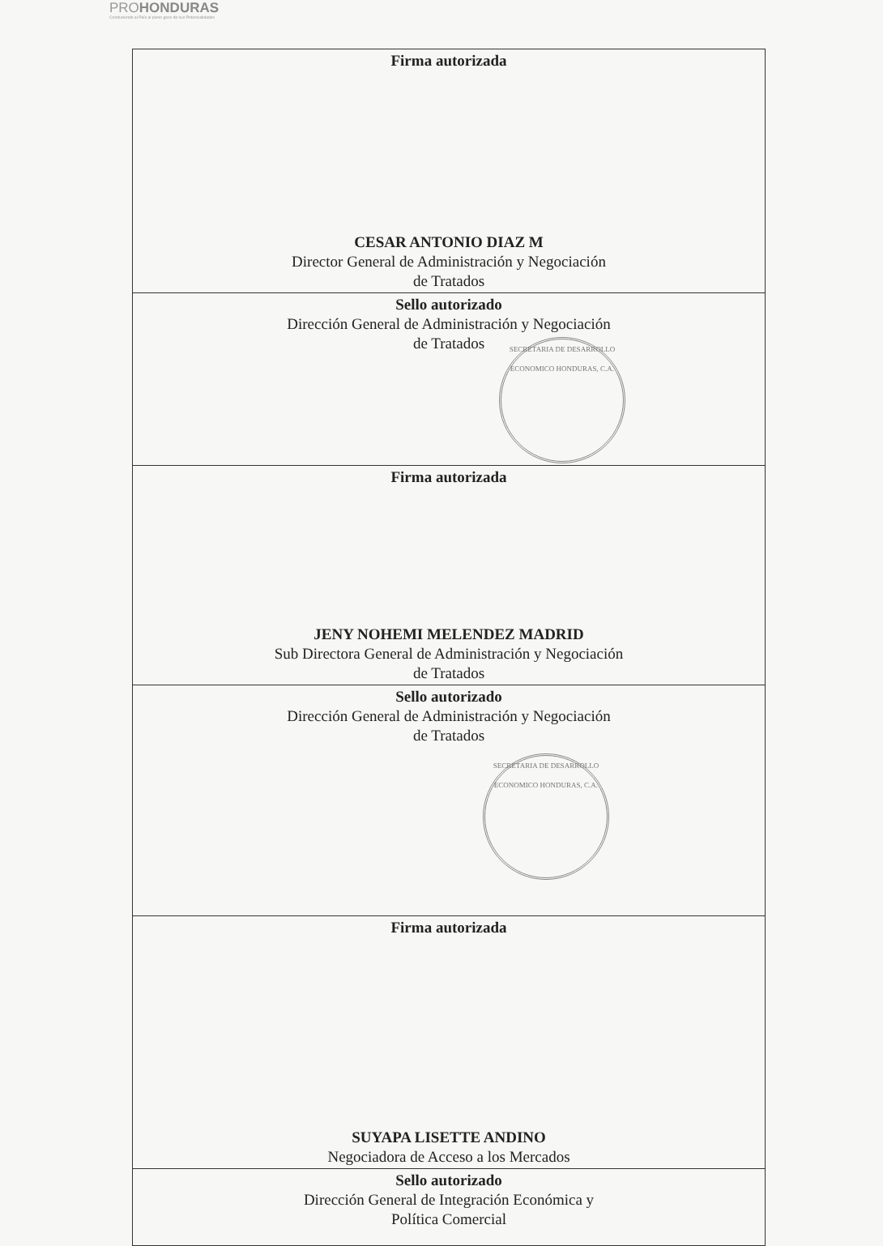PROHONDURAS
Conduciendo al País al pleno goce de sus Potencialidades
| Firma autorizada CESAR ANTONIO DIAZ M Director General de Administración y Negociación de Tratados |
| Sello autorizado Dirección General de Administración y Negociación de Tratados SECRETARIA DE DESARROLLO ECONOMICO HONDURAS, C.A. |
| Firma autorizada JENY NOHEMI MELENDEZ MADRID Sub Directora General de Administración y Negociación de Tratados |
| Sello autorizado Dirección General de Administración y Negociación de Tratados SECRETARIA DE DESARROLLO ECONOMICO HONDURAS, C.A. |
| Firma autorizada SUYAPA LISETTE ANDINO Negociadora de Acceso a los Mercados |
| Sello autorizado Dirección General de Integración Económica y Política Comercial |